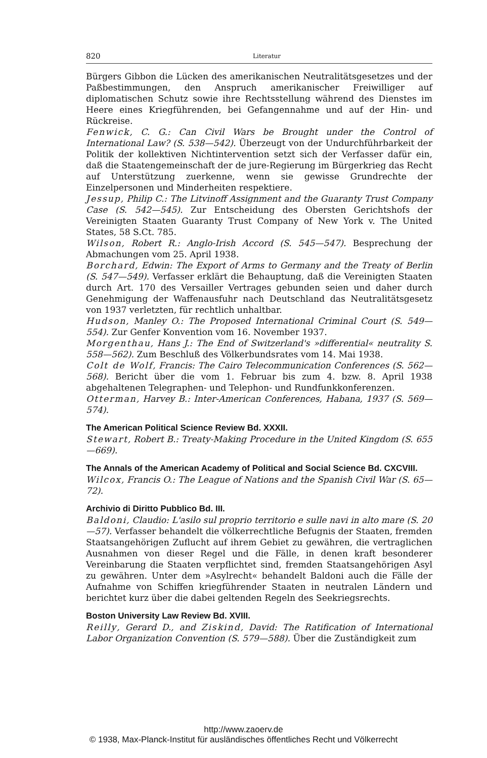820 Literatur
Bürgers Gibbon die Lücken des amerikanischen Neutralitätsgesetzes und der Paßbestimmungen, den Anspruch amerikanischer Freiwilliger auf diplomatischen Schutz sowie ihre Rechtsstellung während des Dienstes im Heere eines Kriegführenden, bei Gefangennahme und auf der Hin- und Rückreise.
Fenwick, C. G.: Can Civil Wars be Brought under the Control of International Law? (S. 538—542). Überzeugt von der Undurchführbarkeit der Politik der kollektiven Nichtintervention setzt sich der Verfasser dafür ein, daß die Staatengemeinschaft der de jure-Regierung im Bürgerkrieg das Recht auf Unterstützung zuerkenne, wenn sie gewisse Grundrechte der Einzelpersonen und Minderheiten respektiere.
Jessup, Philip C.: The Litvinoff Assignment and the Guaranty Trust Company Case (S. 542—545). Zur Entscheidung des Obersten Gerichtshofs der Vereinigten Staaten Guaranty Trust Company of New York v. The United States, 58 S.Ct. 785.
Wilson, Robert R.: Anglo-Irish Accord (S. 545—547). Besprechung der Abmachungen vom 25. April 1938.
Borchard, Edwin: The Export of Arms to Germany and the Treaty of Berlin (S. 547—549). Verfasser erklärt die Behauptung, daß die Vereinigten Staaten durch Art. 170 des Versailler Vertrages gebunden seien und daher durch Genehmigung der Waffenausfuhr nach Deutschland das Neutralitätsgesetz von 1937 verletzten, für rechtlich unhaltbar.
Hudson, Manley O.: The Proposed International Criminal Court (S. 549—554). Zur Genfer Konvention vom 16. November 1937.
Morgenthau, Hans J.: The End of Switzerland's »differential« neutrality S. 558—562). Zum Beschluß des Völkerbundsrates vom 14. Mai 1938.
Colt de Wolf, Francis: The Cairo Telecommunication Conferences (S. 562—568). Bericht über die vom 1. Februar bis zum 4. bzw. 8. April 1938 abgehaltenen Telegraphen- und Telephon- und Rundfunkkonferenzen.
Otterman, Harvey B.: Inter-American Conferences, Habana, 1937 (S. 569—574).
The American Political Science Review Bd. XXXII.
Stewart, Robert B.: Treaty-Making Procedure in the United Kingdom (S. 655—669).
The Annals of the American Academy of Political and Social Science Bd. CXCVIII.
Wilcox, Francis O.: The League of Nations and the Spanish Civil War (S. 65—72).
Archivio di Diritto Pubblico Bd. III.
Baldoni, Claudio: L'asilo sul proprio territorio e sulle navi in alto mare (S. 20—57). Verfasser behandelt die völkerrechtliche Befugnis der Staaten, fremden Staatsangehörigen Zuflucht auf ihrem Gebiet zu gewähren, die vertraglichen Ausnahmen von dieser Regel und die Fälle, in denen kraft besonderer Vereinbarung die Staaten verpflichtet sind, fremden Staatsangehörigen Asyl zu gewähren. Unter dem »Asylrecht« behandelt Baldoni auch die Fälle der Aufnahme von Schiffen kriegführender Staaten in neutralen Ländern und berichtet kurz über die dabei geltenden Regeln des Seekriegsrechts.
Boston University Law Review Bd. XVIII.
Reilly, Gerard D., and Ziskind, David: The Ratification of International Labor Organization Convention (S. 579—588). Über die Zuständigkeit zum
http://www.zaoerv.de
© 1938, Max-Planck-Institut für ausländisches öffentliches Recht und Völkerrecht